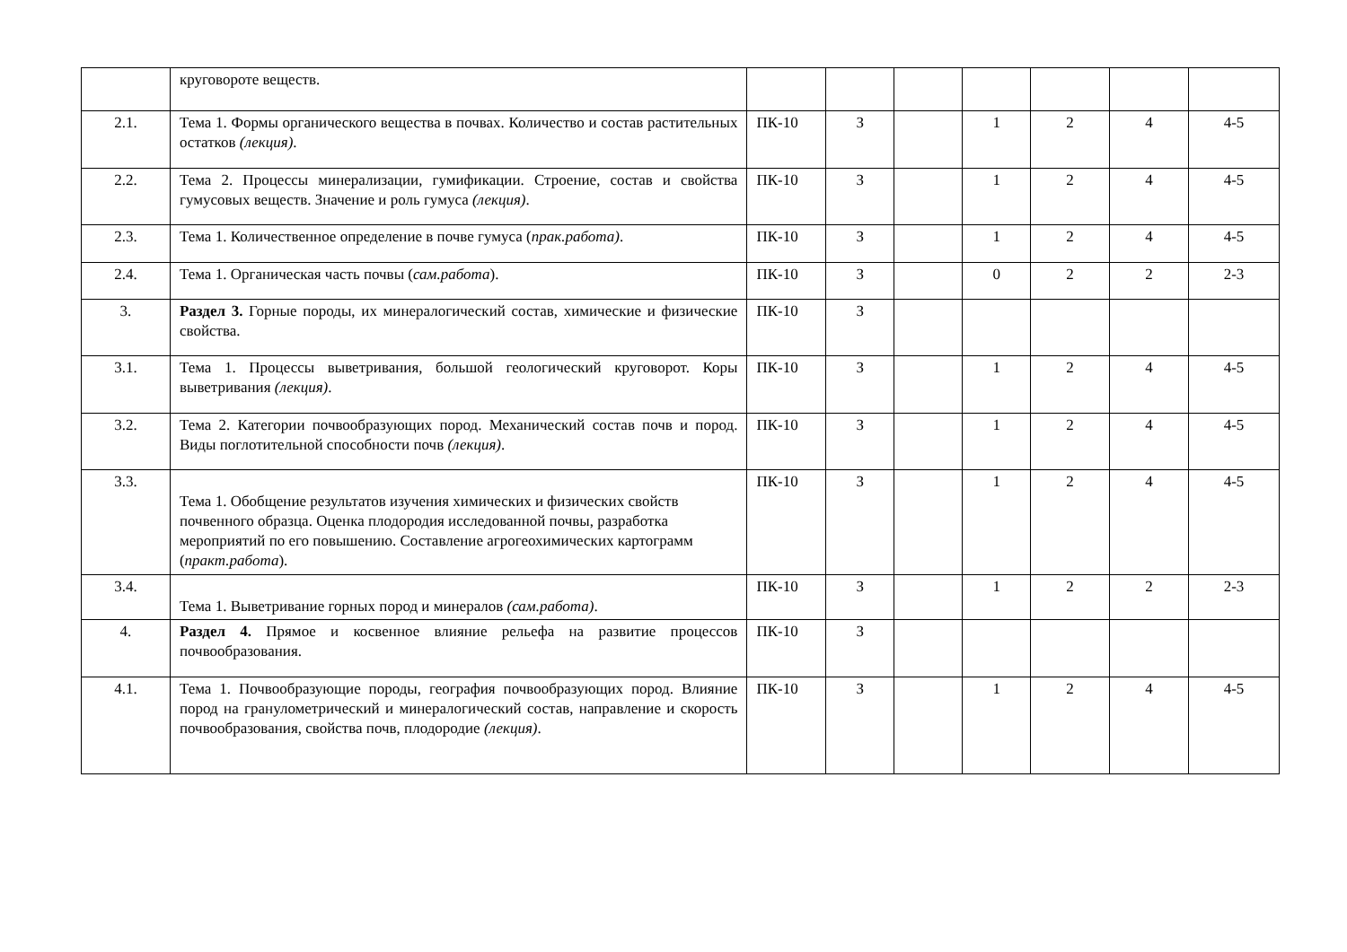| | круговороте веществ. | | | | | | | |
| 2.1. | Тема 1. Формы органического вещества в почвах. Количество и состав растительных остатков (лекция) . | ПК-10 | З | | 1 | 2 | 4 | 4-5 |
| 2.2. | Тема 2. Процессы минерализации, гумификации. Строение, состав и свойства гумусовых веществ. Значение и роль гумуса (лекция) . | ПК-10 | З | | 1 | 2 | 4 | 4-5 |
| 2.3. | Тема 1. Количественное определение в почве гумуса ( прак.работа) . | ПК-10 | З | | 1 | 2 | 4 | 4-5 |
| 2.4. | Тема 1. Органическая часть почвы ( сам.работа ). | ПК-10 | З | | 0 | 2 | 2 | 2-3 |
| 3. | Раздел 3. Горные породы, их минералогический состав, химические и физические свойства. | ПК-10 | З | | | | | |
| 3.1. | Тема 1. Процессы выветривания, большой геологический круговорот. Коры выветривания (лекция) . | ПК-10 | З | | 1 | 2 | 4 | 4-5 |
| 3.2. | Тема 2. Категории почвообразующих пород. Механический состав почв и пород. Виды поглотительной способности почв (лекция) . | ПК-10 | З | | 1 | 2 | 4 | 4-5 |
| 3.3. | Тема 1. Обобщение результатов изучения химических и физических свойств почвенного образца. Оценка плодородия исследованной почвы, разработка мероприятий по его повышению. Составление агрогеохимических картограмм ( практ.работа ). | ПК-10 | З | | 1 | 2 | 4 | 4-5 |
| 3.4. | Тема 1. Выветривание горных пород и минералов (сам.работа) . | ПК-10 | З | | 1 | 2 | 2 | 2-3 |
| 4. | Раздел 4. Прямое и косвенное влияние рельефа на развитие процессов почвообразования. | ПК-10 | З | | | | | |
| 4.1. | Тема 1. Почвообразующие породы, география почвообразующих пород. Влияние пород на гранулометрический и минералогический состав, направление и скорость почвообразования, свойства почв, плодородие (лекция) . | ПК-10 | З | | 1 | 2 | 4 | 4-5 |